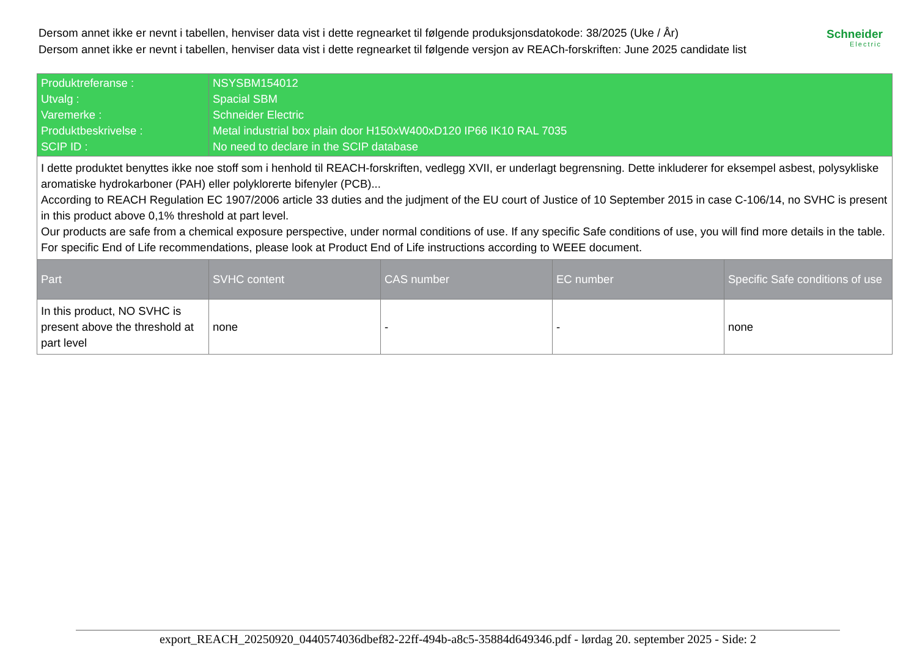Dersom annet ikke er nevnt i tabellen, henviser data vist i dette regnearket til følgende produksjonsdatokode: 38/2025 (Uke / År)
Dersom annet ikke er nevnt i tabellen, henviser data vist i dette regnearket til følgende versjon av REACh-forskriften: June 2025 candidate list
Schneider
Electric
| Produktreferanse : Utvalg : Varemerke : Produktbeskrivelse : SCIP ID : | NSYSBM154012 Spacial SBM Schneider Electric Metal industrial box plain door H150xW400xD120 IP66 IK10 RAL 7035 No need to declare in the SCIP database | | | |
| I dette produktet benyttes ikke noe stoff som i henhold til REACH-forskriften, vedlegg XVII, er underlagt begrensning. Dette inkluderer for eksempel asbest, polysykliske aromatiske hydrokarboner (PAH) eller polyklorerte bifenyler (PCB)... According to REACH Regulation EC 1907/2006 article 33 duties and the judjment of the EU court of Justice of 10 September 2015 in case C-106/14, no SVHC is present in this product above 0,1% threshold at part level. Our products are safe from a chemical exposure perspective, under normal conditions of use. If any specific Safe conditions of use, you will find more details in the table. For specific End of Life recommendations, please look at Product End of Life instructions according to WEEE document. | | | | |
| Part | SVHC content | CAS number | EC number | Specific Safe conditions of use |
| In this product, NO SVHC is present above the threshold at part level | none | - | - | none |
export_REACH_20250920_0440574036dbef82-22ff-494b-a8c5-35884d649346.pdf - lørdag 20. september 2025 - Side: 2